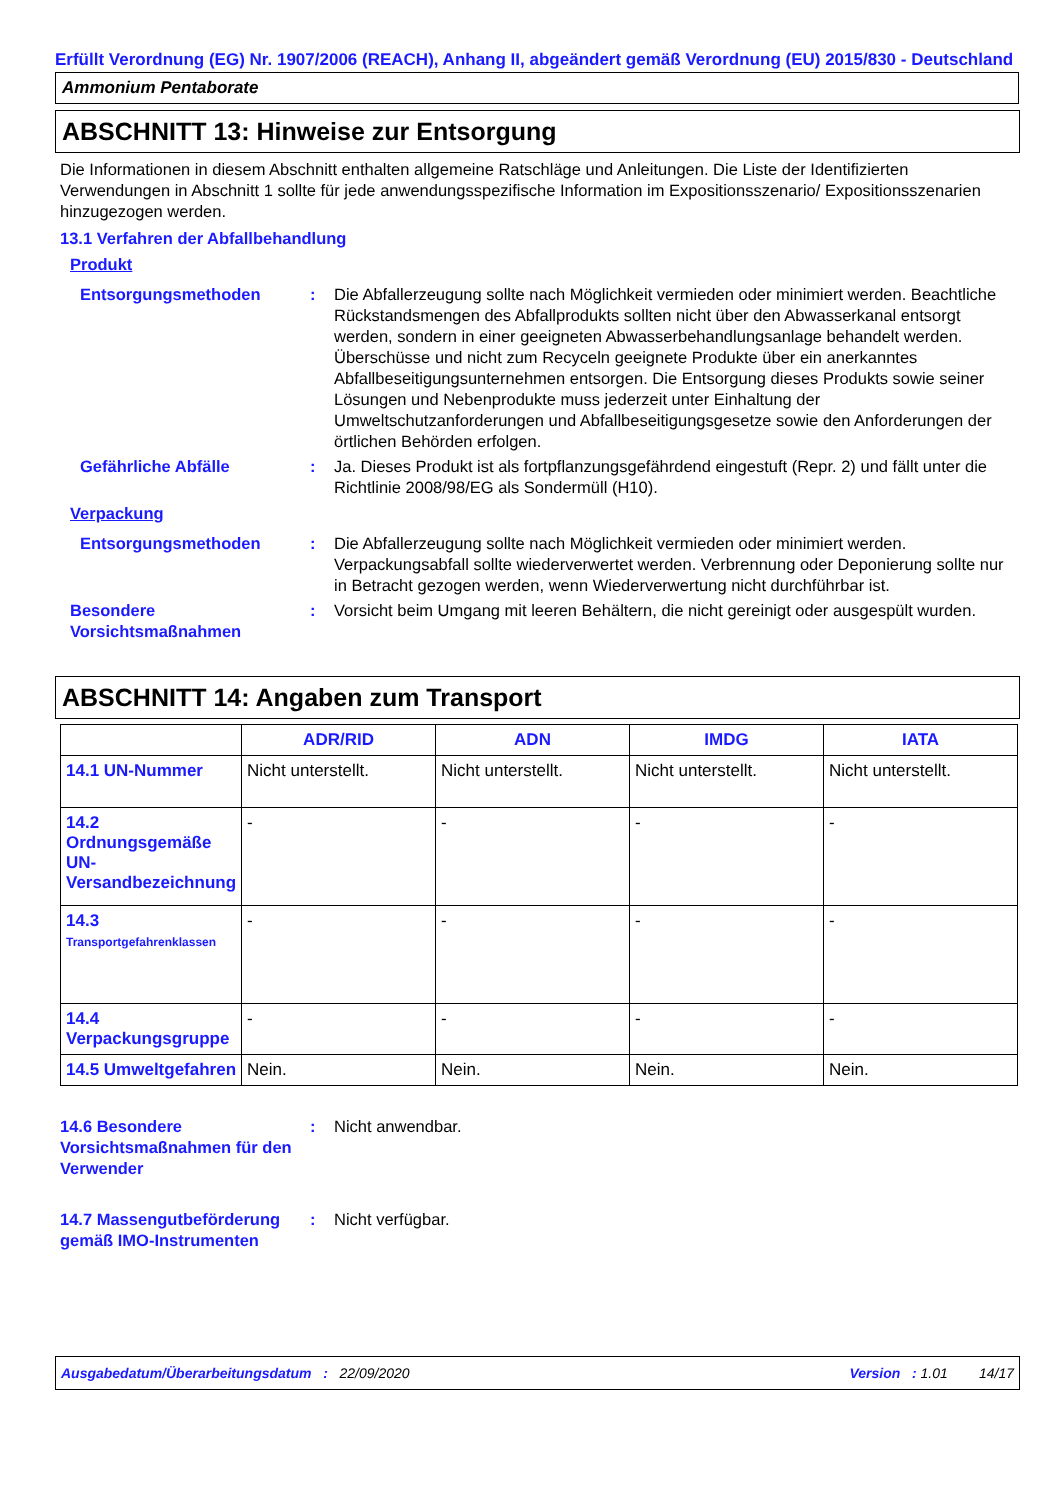Erfüllt Verordnung (EG) Nr. 1907/2006 (REACH), Anhang II, abgeändert gemäß Verordnung (EU) 2015/830 - Deutschland
Ammonium Pentaborate
ABSCHNITT 13: Hinweise zur Entsorgung
Die Informationen in diesem Abschnitt enthalten allgemeine Ratschläge und Anleitungen. Die Liste der Identifizierten Verwendungen in Abschnitt 1 sollte für jede anwendungsspezifische Information im Expositionsszenario/ Expositionsszenarien hinzugezogen werden.
13.1 Verfahren der Abfallbehandlung
Produkt
Entsorgungsmethoden : Die Abfallerzeugung sollte nach Möglichkeit vermieden oder minimiert werden. Beachtliche Rückstandsmengen des Abfallprodukts sollten nicht über den Abwasserkanal entsorgt werden, sondern in einer geeigneten Abwasserbehandlungsanlage behandelt werden. Überschüsse und nicht zum Recyceln geeignete Produkte über ein anerkanntes Abfallbeseitigungsunternehmen entsorgen. Die Entsorgung dieses Produkts sowie seiner Lösungen und Nebenprodukte muss jederzeit unter Einhaltung der Umweltschutzanforderungen und Abfallbeseitigungsgesetze sowie den Anforderungen der örtlichen Behörden erfolgen.
Gefährliche Abfälle : Ja. Dieses Produkt ist als fortpflanzungsgefährdend eingestuft (Repr. 2) und fällt unter die Richtlinie 2008/98/EG als Sondermüll (H10).
Verpackung
Entsorgungsmethoden : Die Abfallerzeugung sollte nach Möglichkeit vermieden oder minimiert werden. Verpackungsabfall sollte wiederverwertet werden. Verbrennung oder Deponierung sollte nur in Betracht gezogen werden, wenn Wiederverwertung nicht durchführbar ist.
Besondere Vorsichtsmaßnahmen
: Vorsicht beim Umgang mit leeren Behältern, die nicht gereinigt oder ausgespült wurden.
ABSCHNITT 14: Angaben zum Transport
| | ADR/RID | ADN | IMDG | IATA |
| --- | --- | --- | --- | --- |
| 14.1 UN-Nummer | Nicht unterstellt. | Nicht unterstellt. | Nicht unterstellt. | Nicht unterstellt. |
| 14.2 Ordnungsgemäße UN-Versandbezeichnung | - | - | - | - |
| 14.3 Transportgefahrenklassen | - | - | - | - |
| 14.4 Verpackungsgruppe | - | - | - | - |
| 14.5 Umweltgefahren | Nein. | Nein. | Nein. | Nein. |
14.6 Besondere Vorsichtsmaßnahmen für den Verwender
: Nicht anwendbar.
14.7 Massengutbeförderung gemäß IMO-Instrumenten
: Nicht verfügbar.
Ausgabedatum/Überarbeitungsdatum : 22/09/2020 Version : 1.01 14/17